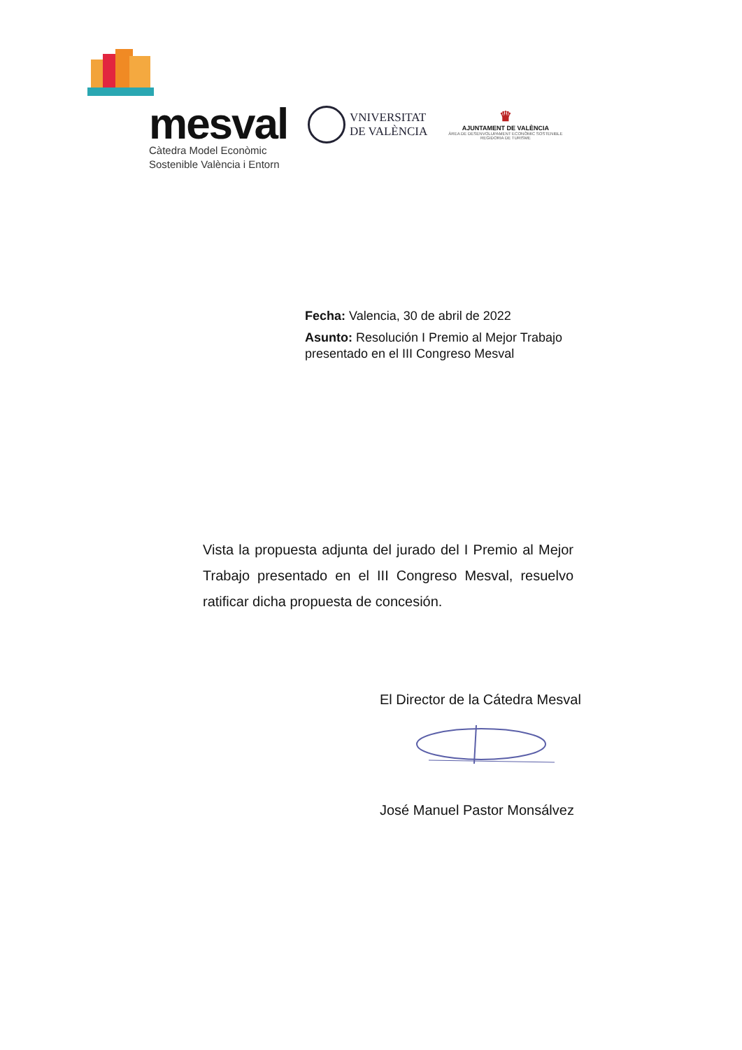mesval
Càtedra Model Econòmic
Sostenible València i Entorn
VNIVERSITAT
DE VALÈNCIA
♛
AJUNTAMENT DE VALÈNCIA
ÀREA DE DESENVOLUPAMENT ECONÒMIC SOSTENIBLE
REGIDORIA DE TURISME
Fecha: Valencia, 30 de abril de 2022
Asunto: Resolución I Premio al Mejor Trabajo
presentado en el III Congreso Mesval
Vista la propuesta adjunta del jurado del I Premio al Mejor Trabajo presentado en el III Congreso Mesval, resuelvo ratificar dicha propuesta de concesión.
El Director de la Cátedra Mesval
José Manuel Pastor Monsálvez